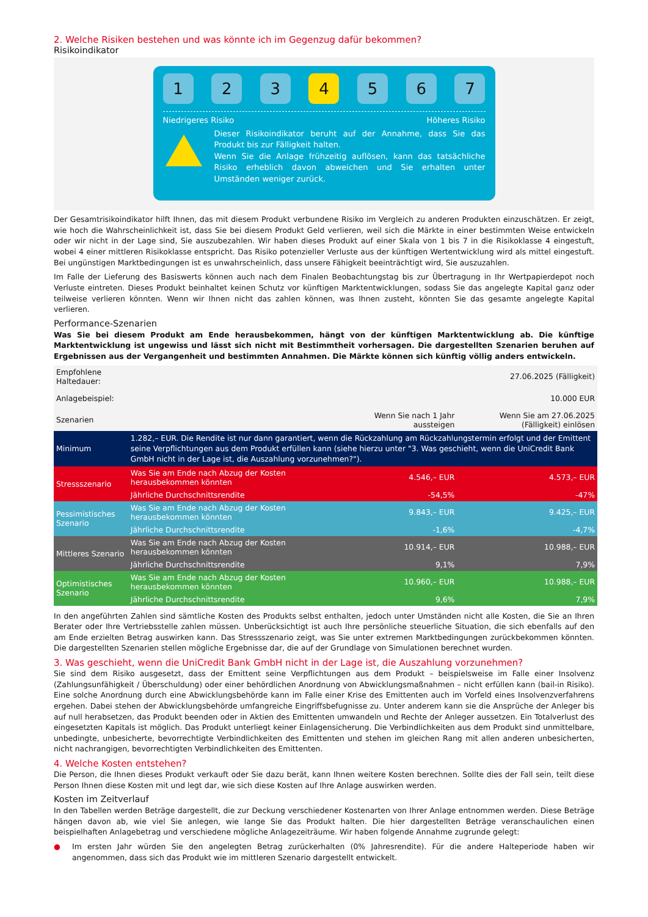2. Welche Risiken bestehen und was könnte ich im Gegenzug dafür bekommen?
Risikoindikator
1 2 3 4 5 6 7
Niedrigeres Risiko Höheres Risiko
Dieser Risikoindikator beruht auf der Annahme, dass Sie das Produkt bis zur Fälligkeit halten.
Wenn Sie die Anlage frühzeitig auflösen, kann das tatsächliche Risiko erheblich davon abweichen und Sie erhalten unter Umständen weniger zurück.
Der Gesamtrisikoindikator hilft Ihnen, das mit diesem Produkt verbundene Risiko im Vergleich zu anderen Produkten einzuschätzen. Er zeigt, wie hoch die Wahrscheinlichkeit ist, dass Sie bei diesem Produkt Geld verlieren, weil sich die Märkte in einer bestimmten Weise entwickeln oder wir nicht in der Lage sind, Sie auszubezahlen. Wir haben dieses Produkt auf einer Skala von 1 bis 7 in die Risikoklasse 4 eingestuft, wobei 4 einer mittleren Risikoklasse entspricht. Das Risiko potenzieller Verluste aus der künftigen Wertentwicklung wird als mittel eingestuft. Bei ungünstigen Marktbedingungen ist es unwahrscheinlich, dass unsere Fähigkeit beeinträchtigt wird, Sie auszuzahlen.
Im Falle der Lieferung des Basiswerts können auch nach dem Finalen Beobachtungstag bis zur Übertragung in Ihr Wertpapierdepot noch Verluste eintreten. Dieses Produkt beinhaltet keinen Schutz vor künftigen Marktentwicklungen, sodass Sie das angelegte Kapital ganz oder teilweise verlieren könnten. Wenn wir Ihnen nicht das zahlen können, was Ihnen zusteht, könnten Sie das gesamte angelegte Kapital verlieren.
Performance-Szenarien
Was Sie bei diesem Produkt am Ende herausbekommen, hängt von der künftigen Marktentwicklung ab. Die künftige Marktentwicklung ist ungewiss und lässt sich nicht mit Bestimmtheit vorhersagen. Die dargestellten Szenarien beruhen auf Ergebnissen aus der Vergangenheit und bestimmten Annahmen. Die Märkte können sich künftig völlig anders entwickeln.
| Empfohlene Haltedauer: | | | 27.06.2025 (Fälligkeit) |
| Anlagebeispiel: | | | 10.000 EUR |
| Szenarien | | Wenn Sie nach 1 Jahr aussteigen | Wenn Sie am 27.06.2025 (Fälligkeit) einlösen |
| Minimum | 1.282,– EUR. Die Rendite ist nur dann garantiert, wenn die Rückzahlung am Rückzahlungstermin erfolgt und der Emittent seine Verpflichtungen aus dem Produkt erfüllen kann (siehe hierzu unter "3. Was geschieht, wenn die UniCredit Bank GmbH nicht in der Lage ist, die Auszahlung vorzunehmen?"). | | |
| Stressszenario | Was Sie am Ende nach Abzug der Kosten herausbekommen könnten | 4.546,– EUR | 4.573,– EUR |
| | Jährliche Durchschnittsrendite | -54,5% | -47% |
| Pessimistisches Szenario | Was Sie am Ende nach Abzug der Kosten herausbekommen könnten | 9.843,– EUR | 9.425,– EUR |
| | Jährliche Durchschnittsrendite | -1,6% | -4,7% |
| Mittleres Szenario | Was Sie am Ende nach Abzug der Kosten herausbekommen könnten | 10.914,– EUR | 10.988,– EUR |
| | Jährliche Durchschnittsrendite | 9,1% | 7,9% |
| Optimistisches Szenario | Was Sie am Ende nach Abzug der Kosten herausbekommen könnten | 10.960,– EUR | 10.988,– EUR |
| | Jährliche Durchschnittsrendite | 9,6% | 7,9% |
In den angeführten Zahlen sind sämtliche Kosten des Produkts selbst enthalten, jedoch unter Umständen nicht alle Kosten, die Sie an Ihren Berater oder Ihre Vertriebsstelle zahlen müssen. Unberücksichtigt ist auch Ihre persönliche steuerliche Situation, die sich ebenfalls auf den am Ende erzielten Betrag auswirken kann. Das Stressszenario zeigt, was Sie unter extremen Marktbedingungen zurückbekommen könnten. Die dargestellten Szenarien stellen mögliche Ergebnisse dar, die auf der Grundlage von Simulationen berechnet wurden.
3. Was geschieht, wenn die UniCredit Bank GmbH nicht in der Lage ist, die Auszahlung vorzunehmen?
Sie sind dem Risiko ausgesetzt, dass der Emittent seine Verpflichtungen aus dem Produkt – beispielsweise im Falle einer Insolvenz (Zahlungsunfähigkeit / Überschuldung) oder einer behördlichen Anordnung von Abwicklungsmaßnahmen – nicht erfüllen kann (bail-in Risiko). Eine solche Anordnung durch eine Abwicklungsbehörde kann im Falle einer Krise des Emittenten auch im Vorfeld eines Insolvenzverfahrens ergehen. Dabei stehen der Abwicklungsbehörde umfangreiche Eingriffsbefugnisse zu. Unter anderem kann sie die Ansprüche der Anleger bis auf null herabsetzen, das Produkt beenden oder in Aktien des Emittenten umwandeln und Rechte der Anleger aussetzen. Ein Totalverlust des eingesetzten Kapitals ist möglich. Das Produkt unterliegt keiner Einlagensicherung. Die Verbindlichkeiten aus dem Produkt sind unmittelbare, unbedingte, unbesicherte, bevorrechtigte Verbindlichkeiten des Emittenten und stehen im gleichen Rang mit allen anderen unbesicherten, nicht nachrangigen, bevorrechtigten Verbindlichkeiten des Emittenten.
4. Welche Kosten entstehen?
Die Person, die Ihnen dieses Produkt verkauft oder Sie dazu berät, kann Ihnen weitere Kosten berechnen. Sollte dies der Fall sein, teilt diese Person Ihnen diese Kosten mit und legt dar, wie sich diese Kosten auf Ihre Anlage auswirken werden.
Kosten im Zeitverlauf
In den Tabellen werden Beträge dargestellt, die zur Deckung verschiedener Kostenarten von Ihrer Anlage entnommen werden. Diese Beträge hängen davon ab, wie viel Sie anlegen, wie lange Sie das Produkt halten. Die hier dargestellten Beträge veranschaulichen einen beispielhaften Anlagebetrag und verschiedene mögliche Anlagezeiträume. Wir haben folgende Annahme zugrunde gelegt:
● Im ersten Jahr würden Sie den angelegten Betrag zurückerhalten (0% Jahresrendite). Für die andere Halteperiode haben wir angenommen, dass sich das Produkt wie im mittleren Szenario dargestellt entwickelt.